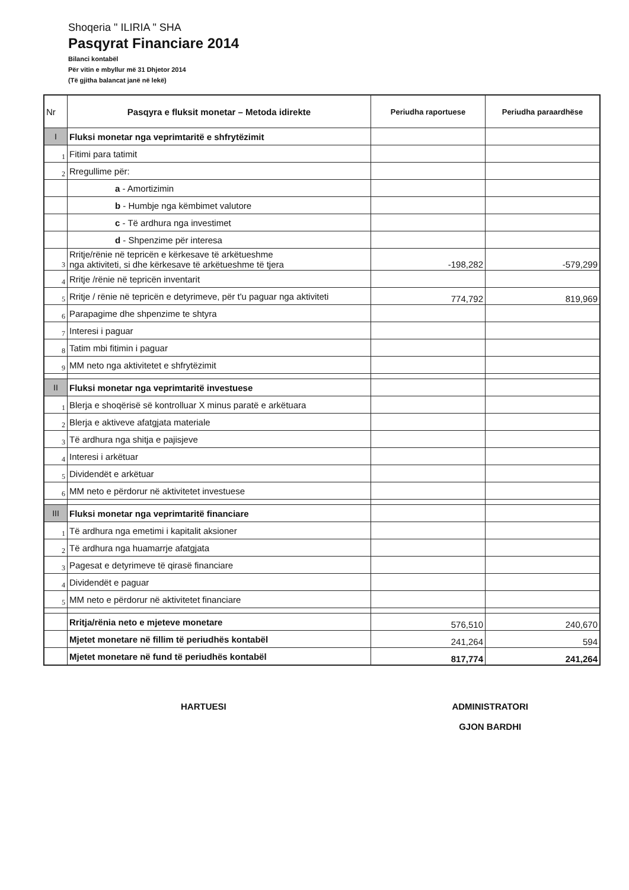Shoqeria " ILIRIA " SHA
Pasqyrat Financiare 2014
Bilanci kontabël
Për vitin e mbyllur më 31 Dhjetor 2014
(Të gjitha balancat janë në lekë)
| Nr | Pasqyra e fluksit monetar – Metoda idirekte | Periudha raportuese | Periudha paraardhëse |
| --- | --- | --- | --- |
| I | Fluksi monetar nga veprimtaritë e shfrytëzimit | | |
| 1 | Fitimi para tatimit | | |
| 2 | Rregullime për: | | |
| | a - Amortizimin | | |
| | b - Humbje nga këmbimet valutore | | |
| | c - Të ardhura nga investimet | | |
| | d - Shpenzime për interesa | | |
| 3 | Rritje/rënie në tepricën e kërkesave të arkëtueshme nga aktiviteti, si dhe kërkesave të arkëtueshme të tjera | -198,282 | -579,299 |
| 4 | Rritje /rënie në tepricën inventarit | | |
| 5 | Rritje / rënie në tepricën e detyrimeve, për t'u paguar nga aktiviteti | 774,792 | 819,969 |
| 6 | Parapagime dhe shpenzime te shtyra | | |
| 7 | Interesi i paguar | | |
| 8 | Tatim mbi fitimin i paguar | | |
| 9 | MM neto nga aktivitetet e shfrytëzimit | | |
| II | Fluksi monetar nga veprimtaritë investuese | | |
| 1 | Blerja e shoqërisë së kontrolluar X minus paratë e arkëtuara | | |
| 2 | Blerja e aktiveve afatgjata materiale | | |
| 3 | Të ardhura nga shitja e pajisjeve | | |
| 4 | Interesi i arkëtuar | | |
| 5 | Dividendët e arkëtuar | | |
| 6 | MM neto e përdorur në aktivitetet investuese | | |
| III | Fluksi monetar nga veprimtaritë financiare | | |
| 1 | Të ardhura nga emetimi i kapitalit aksioner | | |
| 2 | Të ardhura nga huamarrje afatgjata | | |
| 3 | Pagesat e detyrimeve të qirasë financiare | | |
| 4 | Dividendët e paguar | | |
| 5 | MM neto e përdorur në aktivitetet financiare | | |
| | Rritja/rënia neto e mjeteve monetare | 576,510 | 240,670 |
| | Mjetet monetare në fillim të periudhës kontabël | 241,264 | 594 |
| | Mjetet monetare në fund të periudhës kontabël | 817,774 | 241,264 |
HARTUESI ADMINISTRATORI
GJON BARDHI